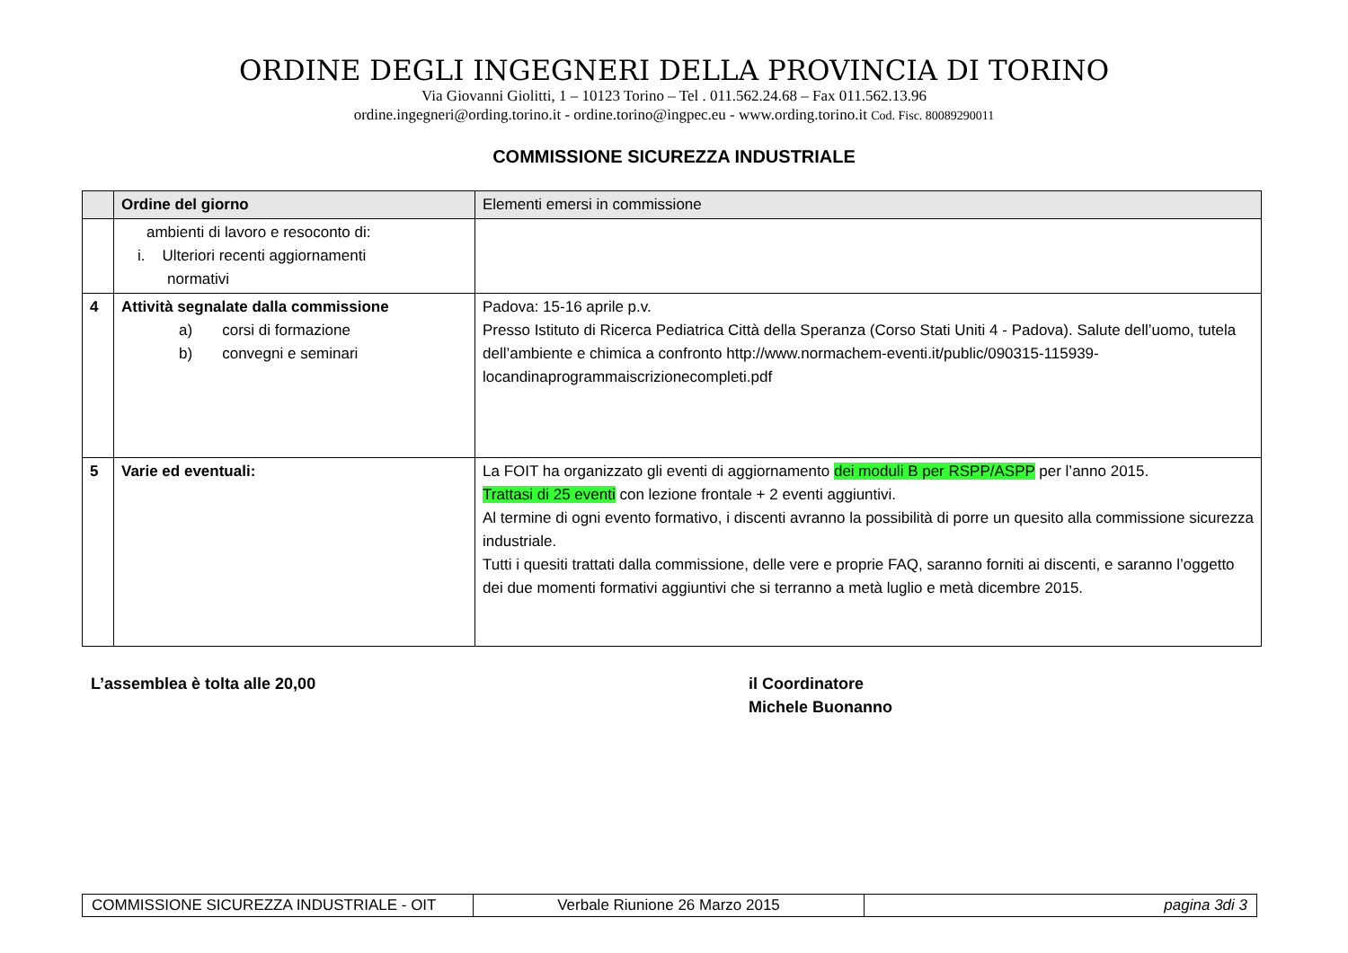ORDINE DEGLI INGEGNERI DELLA PROVINCIA DI TORINO
Via Giovanni Giolitti, 1 – 10123 Torino – Tel . 011.562.24.68 – Fax 011.562.13.96
ordine.ingegneri@ording.torino.it - ordine.torino@ingpec.eu - www.ording.torino.it Cod. Fisc. 80089290011
COMMISSIONE SICUREZZA INDUSTRIALE
| | Ordine del giorno | Elementi emersi in commissione |
| --- | --- | --- |
| | ambienti di lavoro e resoconto di: i. Ulteriori recenti aggiornamenti normativi | |
| 4 | Attività segnalate dalla commissione a) corsi di formazione b) convegni e seminari | Padova: 15-16 aprile p.v. Presso Istituto di Ricerca Pediatrica Città della Speranza (Corso Stati Uniti 4 - Padova). Salute dell’uomo, tutela dell’ambiente e chimica a confronto http://www.normachem-eventi.it/public/090315-115939-locandinaprogrammaiscrizionecompleti.pdf |
| 5 | Varie ed eventuali: | La FOIT ha organizzato gli eventi di aggiornamento dei moduli B per RSPP/ASPP per l’anno 2015. Trattasi di 25 eventi con lezione frontale + 2 eventi aggiuntivi. Al termine di ogni evento formativo, i discenti avranno la possibilità di porre un quesito alla commissione sicurezza industriale. Tutti i quesiti trattati dalla commissione, delle vere e proprie FAQ, saranno forniti ai discenti, e saranno l’oggetto dei due momenti formativi aggiuntivi che si terranno a metà luglio e metà dicembre 2015. |
L’assemblea è tolta alle 20,00 il Coordinatore
Michele Buonanno
| COMMISSIONE SICUREZZA INDUSTRIALE - OIT | Verbale Riunione 26 Marzo 2015 | pagina 3di 3 |